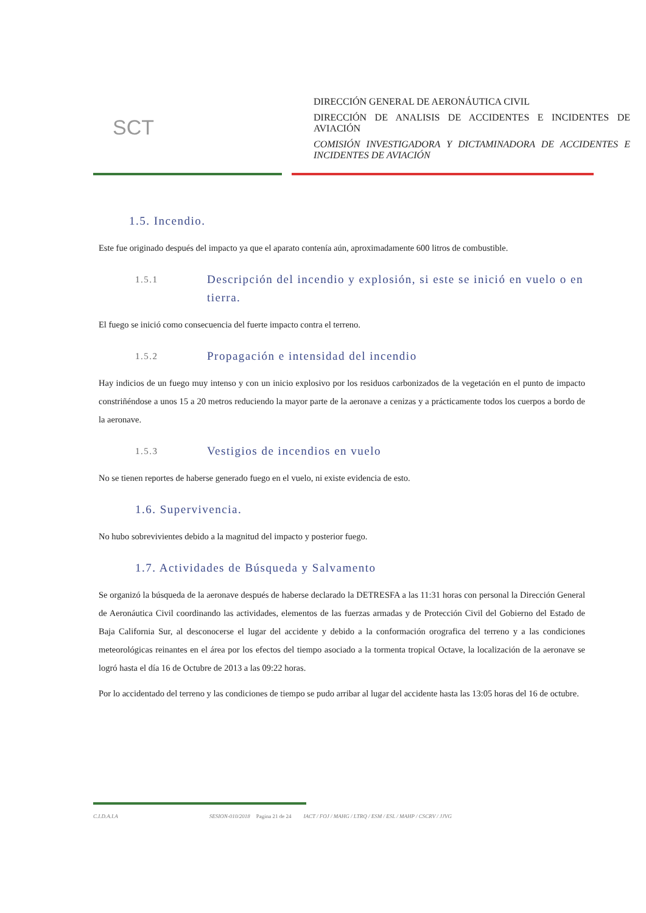SCT
DIRECCIÓN GENERAL DE AERONÁUTICA CIVIL
DIRECCIÓN DE ANALISIS DE ACCIDENTES E INCIDENTES DE AVIACIÓN
COMISIÓN INVESTIGADORA Y DICTAMINADORA DE ACCIDENTES E INCIDENTES DE AVIACIÓN
1.5. Incendio.
Este fue originado después del impacto ya que el aparato contenía aún, aproximadamente 600 litros de combustible.
1.5.1 Descripción del incendio y explosión, si este se inició en vuelo o en tierra.
El fuego se inició como consecuencia del fuerte impacto contra el terreno.
1.5.2 Propagación e intensidad del incendio
Hay indicios de un fuego muy intenso y con un inicio explosivo por los residuos carbonizados de la vegetación en el punto de impacto constriñéndose a unos 15 a 20 metros reduciendo la mayor parte de la aeronave a cenizas y a prácticamente todos los cuerpos a bordo de la aeronave.
1.5.3 Vestigios de incendios en vuelo
No se tienen reportes de haberse generado fuego en el vuelo, ni existe evidencia de esto.
1.6. Supervivencia.
No hubo sobrevivientes debido a la magnitud del impacto y posterior fuego.
1.7. Actividades de Búsqueda y Salvamento
Se organizó la búsqueda de la aeronave después de haberse declarado la DETRESFA a las 11:31 horas con personal la Dirección General de Aeronáutica Civil coordinando las actividades, elementos de las fuerzas armadas y de Protección Civil del Gobierno del Estado de Baja California Sur, al desconocerse el lugar del accidente y debido a la conformación orografica del terreno y a las condiciones meteorológicas reinantes en el área por los efectos del tiempo asociado a la tormenta tropical Octave, la localización de la aeronave se logró hasta el día 16 de Octubre de 2013 a las 09:22 horas.
Por lo accidentado del terreno y las condiciones de tiempo se pudo arribar al lugar del accidente hasta las 13:05 horas del 16 de octubre.
C.I.D.A.I.A SESION-010/2018 Pagina 21 de 24 IACT / FOJ / MAHG / LTRQ / ESM / ESL / MAHP / CSCRV / JJVG